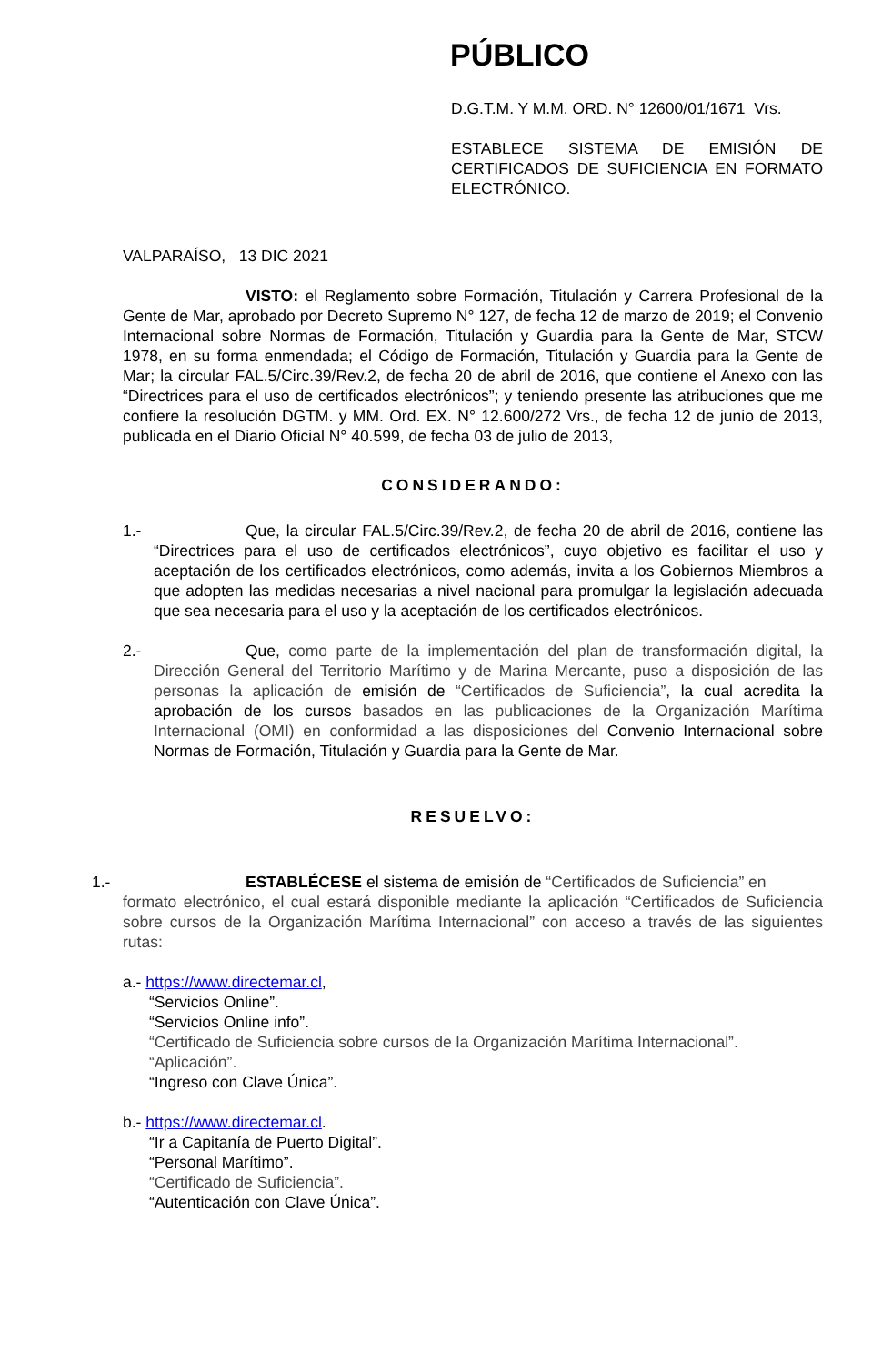PÚBLICO
D.G.T.M. Y M.M. ORD. N° 12600/01/1671 Vrs.
ESTABLECE SISTEMA DE EMISIÓN DE CERTIFICADOS DE SUFICIENCIA EN FORMATO ELECTRÓNICO.
VALPARAÍSO, 13 DIC 2021
VISTO: el Reglamento sobre Formación, Titulación y Carrera Profesional de la Gente de Mar, aprobado por Decreto Supremo N° 127, de fecha 12 de marzo de 2019; el Convenio Internacional sobre Normas de Formación, Titulación y Guardia para la Gente de Mar, STCW 1978, en su forma enmendada; el Código de Formación, Titulación y Guardia para la Gente de Mar; la circular FAL.5/Circ.39/Rev.2, de fecha 20 de abril de 2016, que contiene el Anexo con las “Directrices para el uso de certificados electrónicos”; y teniendo presente las atribuciones que me confiere la resolución DGTM. y MM. Ord. EX. N° 12.600/272 Vrs., de fecha 12 de junio de 2013, publicada en el Diario Oficial N° 40.599, de fecha 03 de julio de 2013,
CONSIDERANDO:
1.- Que, la circular FAL.5/Circ.39/Rev.2, de fecha 20 de abril de 2016, contiene las “Directrices para el uso de certificados electrónicos”, cuyo objetivo es facilitar el uso y aceptación de los certificados electrónicos, como además, invita a los Gobiernos Miembros a que adopten las medidas necesarias a nivel nacional para promulgar la legislación adecuada que sea necesaria para el uso y la aceptación de los certificados electrónicos.
2.- Que, como parte de la implementación del plan de transformación digital, la Dirección General del Territorio Marítimo y de Marina Mercante, puso a disposición de las personas la aplicación de emisión de “Certificados de Suficiencia”, la cual acredita la aprobación de los cursos basados en las publicaciones de la Organización Marítima Internacional (OMI) en conformidad a las disposiciones del Convenio Internacional sobre Normas de Formación, Titulación y Guardia para la Gente de Mar.
RESUELVO:
1.- ESTABLÉCESE el sistema de emisión de “Certificados de Suficiencia” en
formato electrónico, el cual estará disponible mediante la aplicación “Certificados de Suficiencia sobre cursos de la Organización Marítima Internacional” con acceso a través de las siguientes rutas:
a.- https://www.directemar.cl,
“Servicios Online”.
“Servicios Online info”.
“Certificado de Suficiencia sobre cursos de la Organización Marítima Internacional”.
“Aplicación”.
“Ingreso con Clave Única”.
b.- https://www.directemar.cl.
“Ir a Capitanía de Puerto Digital”.
“Personal Marítimo”.
“Certificado de Suficiencia”.
“Autenticación con Clave Única”.